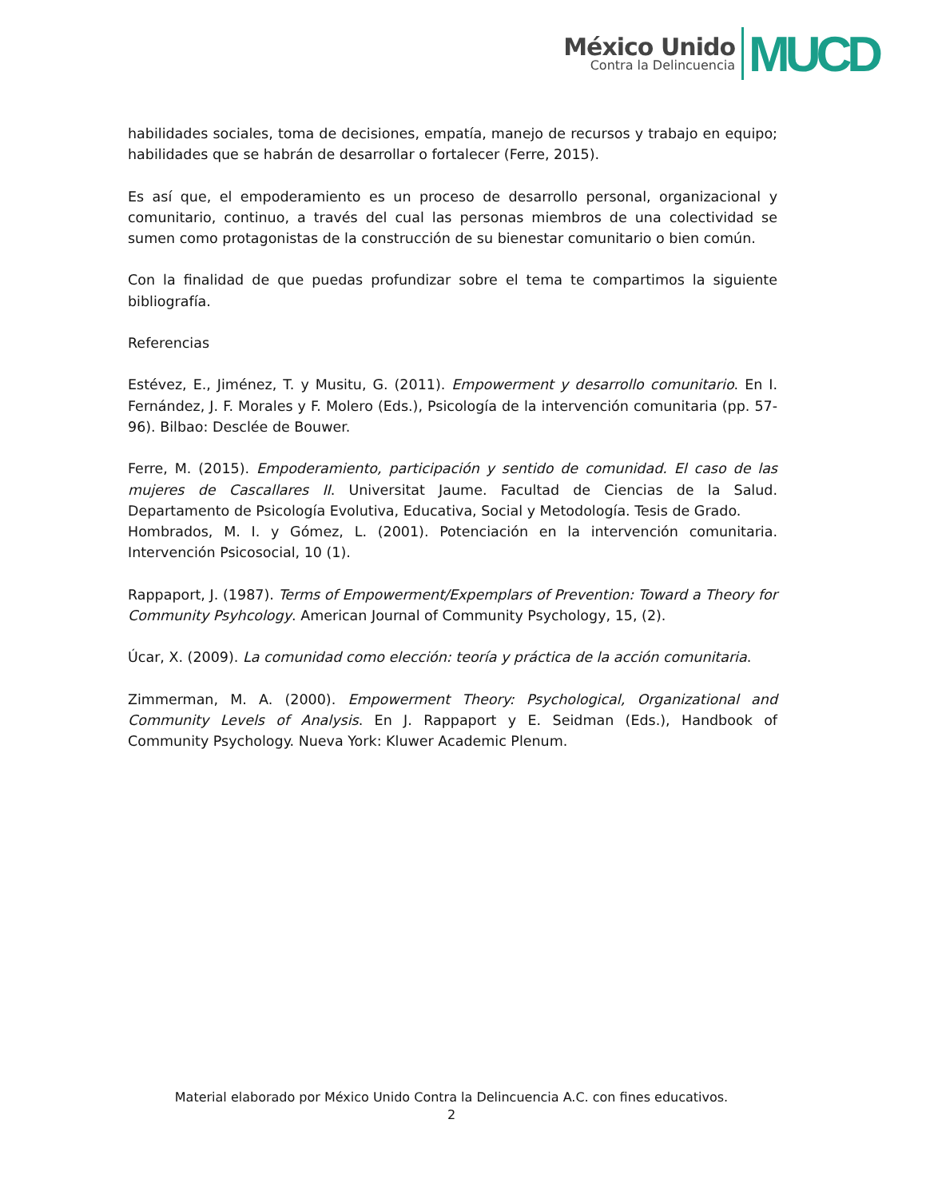México Unido
Contra la Delincuencia
MUCD
habilidades sociales, toma de decisiones, empatía, manejo de recursos y trabajo en equipo; habilidades que se habrán de desarrollar o fortalecer (Ferre, 2015).
Es así que, el empoderamiento es un proceso de desarrollo personal, organizacional y comunitario, continuo, a través del cual las personas miembros de una colectividad se sumen como protagonistas de la construcción de su bienestar comunitario o bien común.
Con la finalidad de que puedas profundizar sobre el tema te compartimos la siguiente bibliografía.
Referencias
Estévez, E., Jiménez, T. y Musitu, G. (2011). Empowerment y desarrollo comunitario. En I. Fernández, J. F. Morales y F. Molero (Eds.), Psicología de la intervención comunitaria (pp. 57-96). Bilbao: Desclée de Bouwer.
Ferre, M. (2015). Empoderamiento, participación y sentido de comunidad. El caso de las mujeres de Cascallares II. Universitat Jaume. Facultad de Ciencias de la Salud. Departamento de Psicología Evolutiva, Educativa, Social y Metodología. Tesis de Grado.
Hombrados, M. I. y Gómez, L. (2001). Potenciación en la intervención comunitaria. Intervención Psicosocial, 10 (1).
Rappaport, J. (1987). Terms of Empowerment/Expemplars of Prevention: Toward a Theory for Community Psyhcology. American Journal of Community Psychology, 15, (2).
Úcar, X. (2009). La comunidad como elección: teoría y práctica de la acción comunitaria.
Zimmerman, M. A. (2000). Empowerment Theory: Psychological, Organizational and Community Levels of Analysis. En J. Rappaport y E. Seidman (Eds.), Handbook of Community Psychology. Nueva York: Kluwer Academic Plenum.
Material elaborado por México Unido Contra la Delincuencia A.C. con fines educativos.
2